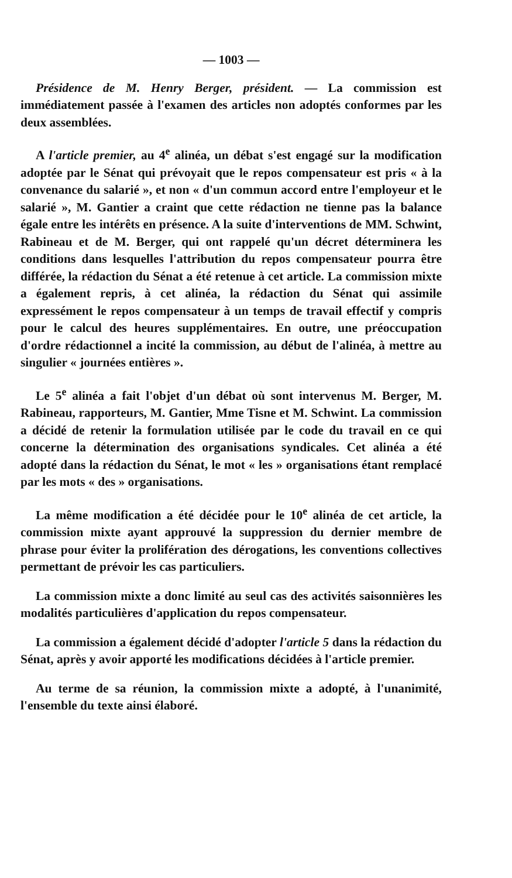— 1003 —
Présidence de M. Henry Berger, président. — La commission est immédiatement passée à l'examen des articles non adoptés conformes par les deux assemblées.
A l'article premier, au 4<sup>e</sup> alinéa, un débat s'est engagé sur la modification adoptée par le Sénat qui prévoyait que le repos compensateur est pris « à la convenance du salarié », et non « d'un commun accord entre l'employeur et le salarié », M. Gantier a craint que cette rédaction ne tienne pas la balance égale entre les intérêts en présence. A la suite d'interventions de MM. Schwint, Rabineau et de M. Berger, qui ont rappelé qu'un décret déterminera les conditions dans lesquelles l'attribution du repos compensateur pourra être différée, la rédaction du Sénat a été retenue à cet article. La commission mixte a également repris, à cet alinéa, la rédaction du Sénat qui assimile expressément le repos compensateur à un temps de travail effectif y compris pour le calcul des heures supplémentaires. En outre, une préoccupation d'ordre rédactionnel a incité la commission, au début de l'alinéa, à mettre au singulier « journées entières ».
Le 5<sup>e</sup> alinéa a fait l'objet d'un débat où sont intervenus M. Berger, M. Rabineau, rapporteurs, M. Gantier, Mme Tisne et M. Schwint. La commission a décidé de retenir la formulation utilisée par le code du travail en ce qui concerne la détermination des organisations syndicales. Cet alinéa a été adopté dans la rédaction du Sénat, le mot « les » organisations étant remplacé par les mots « des » organisations.
La même modification a été décidée pour le 10<sup>e</sup> alinéa de cet article, la commission mixte ayant approuvé la suppression du dernier membre de phrase pour éviter la prolifération des dérogations, les conventions collectives permettant de prévoir les cas particuliers.
La commission mixte a donc limité au seul cas des activités saisonnières les modalités particulières d'application du repos compensateur.
La commission a également décidé d'adopter l'article 5 dans la rédaction du Sénat, après y avoir apporté les modifications décidées à l'article premier.
Au terme de sa réunion, la commission mixte a adopté, à l'unanimité, l'ensemble du texte ainsi élaboré.